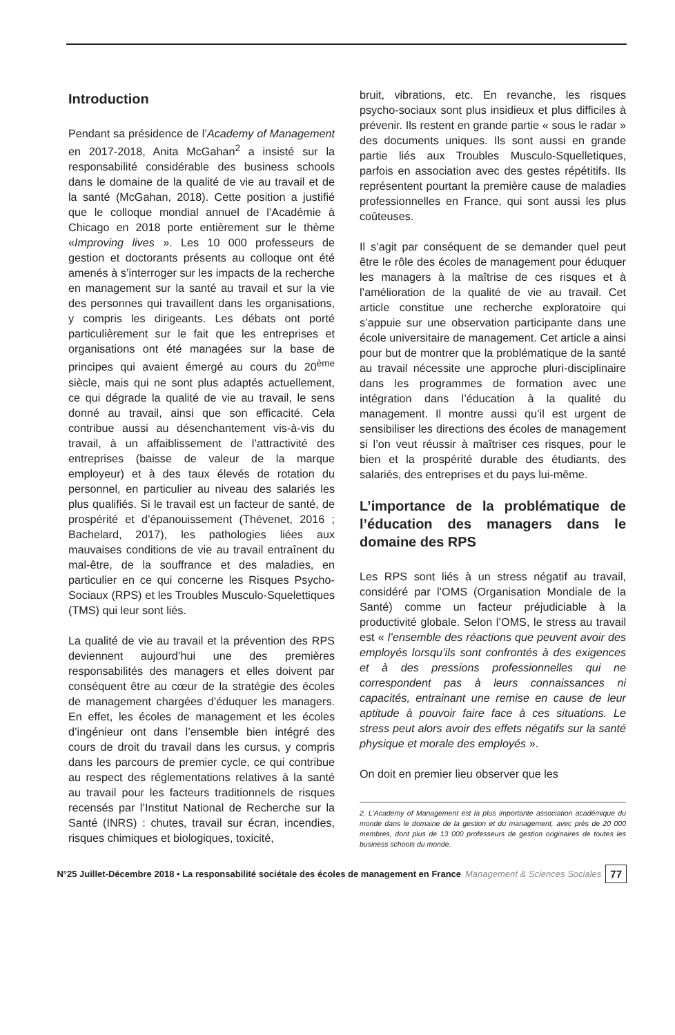Introduction
Pendant sa présidence de l’Academy of Management en 2017-2018, Anita McGahan<sup>2</sup> a insisté sur la responsabilité considérable des business schools dans le domaine de la qualité de vie au travail et de la santé (McGahan, 2018). Cette position a justifié que le colloque mondial annuel de l’Académie à Chicago en 2018 porte entièrement sur le thème «Improving lives ». Les 10 000 professeurs de gestion et doctorants présents au colloque ont été amenés à s’interroger sur les impacts de la recherche en management sur la santé au travail et sur la vie des personnes qui travaillent dans les organisations, y compris les dirigeants. Les débats ont porté particulièrement sur le fait que les entreprises et organisations ont été managées sur la base de principes qui avaient émergé au cours du 20<sup>ème</sup> siècle, mais qui ne sont plus adaptés actuellement, ce qui dégrade la qualité de vie au travail, le sens donné au travail, ainsi que son efficacité. Cela contribue aussi au désenchantement vis-à-vis du travail, à un affaiblissement de l’attractivité des entreprises (baisse de valeur de la marque employeur) et à des taux élevés de rotation du personnel, en particulier au niveau des salariés les plus qualifiés. Si le travail est un facteur de santé, de prospérité et d’épanouissement (Thévenet, 2016 ; Bachelard, 2017), les pathologies liées aux mauvaises conditions de vie au travail entraînent du mal-être, de la souffrance et des maladies, en particulier en ce qui concerne les Risques Psycho-Sociaux (RPS) et les Troubles Musculo-Squelettiques (TMS) qui leur sont liés.
La qualité de vie au travail et la prévention des RPS deviennent aujourd’hui une des premières responsabilités des managers et elles doivent par conséquent être au cœur de la stratégie des écoles de management chargées d’éduquer les managers. En effet, les écoles de management et les écoles d’ingénieur ont dans l’ensemble bien intégré des cours de droit du travail dans les cursus, y compris dans les parcours de premier cycle, ce qui contribue au respect des réglementations relatives à la santé au travail pour les facteurs traditionnels de risques recensés par l’Institut National de Recherche sur la Santé (INRS) : chutes, travail sur écran, incendies, risques chimiques et biologiques, toxicité,
bruit, vibrations, etc. En revanche, les risques psycho-sociaux sont plus insidieux et plus difficiles à prévenir. Ils restent en grande partie « sous le radar » des documents uniques. Ils sont aussi en grande partie liés aux Troubles Musculo-Squelletiques, parfois en association avec des gestes répétitifs. Ils représentent pourtant la première cause de maladies professionnelles en France, qui sont aussi les plus coûteuses.
Il s’agit par conséquent de se demander quel peut être le rôle des écoles de management pour éduquer les managers à la maîtrise de ces risques et à l’amélioration de la qualité de vie au travail. Cet article constitue une recherche exploratoire qui s’appuie sur une observation participante dans une école universitaire de management. Cet article a ainsi pour but de montrer que la problématique de la santé au travail nécessite une approche pluri-disciplinaire dans les programmes de formation avec une intégration dans l’éducation à la qualité du management. Il montre aussi qu’il est urgent de sensibiliser les directions des écoles de management si l’on veut réussir à maîtriser ces risques, pour le bien et la prospérité durable des étudiants, des salariés, des entreprises et du pays lui-même.
L’importance de la problématique de l’éducation des managers dans le domaine des RPS
Les RPS sont liés à un stress négatif au travail, considéré par l’OMS (Organisation Mondiale de la Santé) comme un facteur préjudiciable à la productivité globale. Selon l’OMS, le stress au travail est « l’ensemble des réactions que peuvent avoir des employés lorsqu’ils sont confrontés à des exigences et à des pressions professionnelles qui ne correspondent pas à leurs connaissances ni capacités, entrainant une remise en cause de leur aptitude à pouvoir faire face à ces situations. Le stress peut alors avoir des effets négatifs sur la santé physique et morale des employés ».
On doit en premier lieu observer que les
2. L’Academy of Management est la plus importante association académique du monde dans le domaine de la gestion et du management, avec près de 20 000 membres, dont plus de 13 000 professeurs de gestion originaires de toutes les business schools du monde.
N°25 Juillet-Décembre 2018 • La responsabilité sociétale des écoles de management en France Management & Sciences Sociales 77